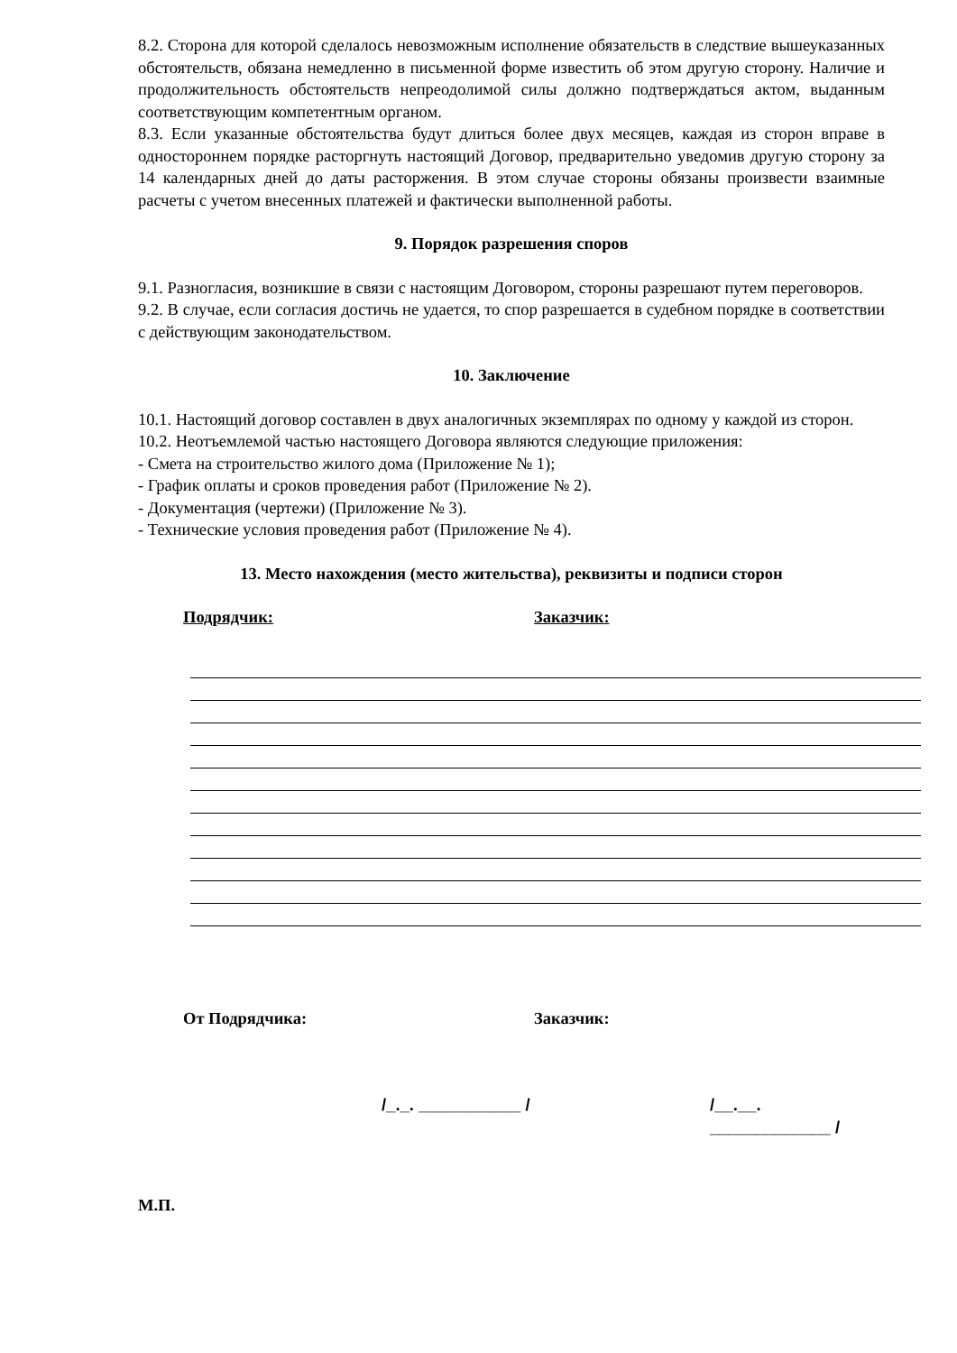8.2. Сторона для которой сделалось невозможным исполнение обязательств в следствие вышеуказанных обстоятельств, обязана немедленно в письменной форме известить об этом другую сторону. Наличие и продолжительность обстоятельств непреодолимой силы должно подтверждаться актом, выданным соответствующим компетентным органом.
8.3. Если указанные обстоятельства будут длиться более двух месяцев, каждая из сторон вправе в одностороннем порядке расторгнуть настоящий Договор, предварительно уведомив другую сторону за 14 календарных дней до даты расторжения. В этом случае стороны обязаны произвести взаимные расчеты с учетом внесенных платежей и фактически выполненной работы.
9. Порядок разрешения споров
9.1. Разногласия, возникшие в связи с настоящим Договором, стороны разрешают путем переговоров.
9.2. В случае, если согласия достичь не удается, то спор разрешается в судебном порядке в соответствии с действующим законодательством.
10. Заключение
10.1. Настоящий договор составлен в двух аналогичных экземплярах по одному у каждой из сторон.
10.2. Неотъемлемой частью настоящего Договора являются следующие приложения:
- Смета на строительство жилого дома (Приложение № 1);
- График оплаты и сроков проведения работ (Приложение № 2).
- Документация (чертежи) (Приложение № 3).
- Технические условия проведения работ (Приложение № 4).
13. Место нахождения (место жительства), реквизиты и подписи сторон
Подрядчик: Заказчик:
От Подрядчика: Заказчик:
/_._. ___________ / /__.__. _____________ /
М.П.